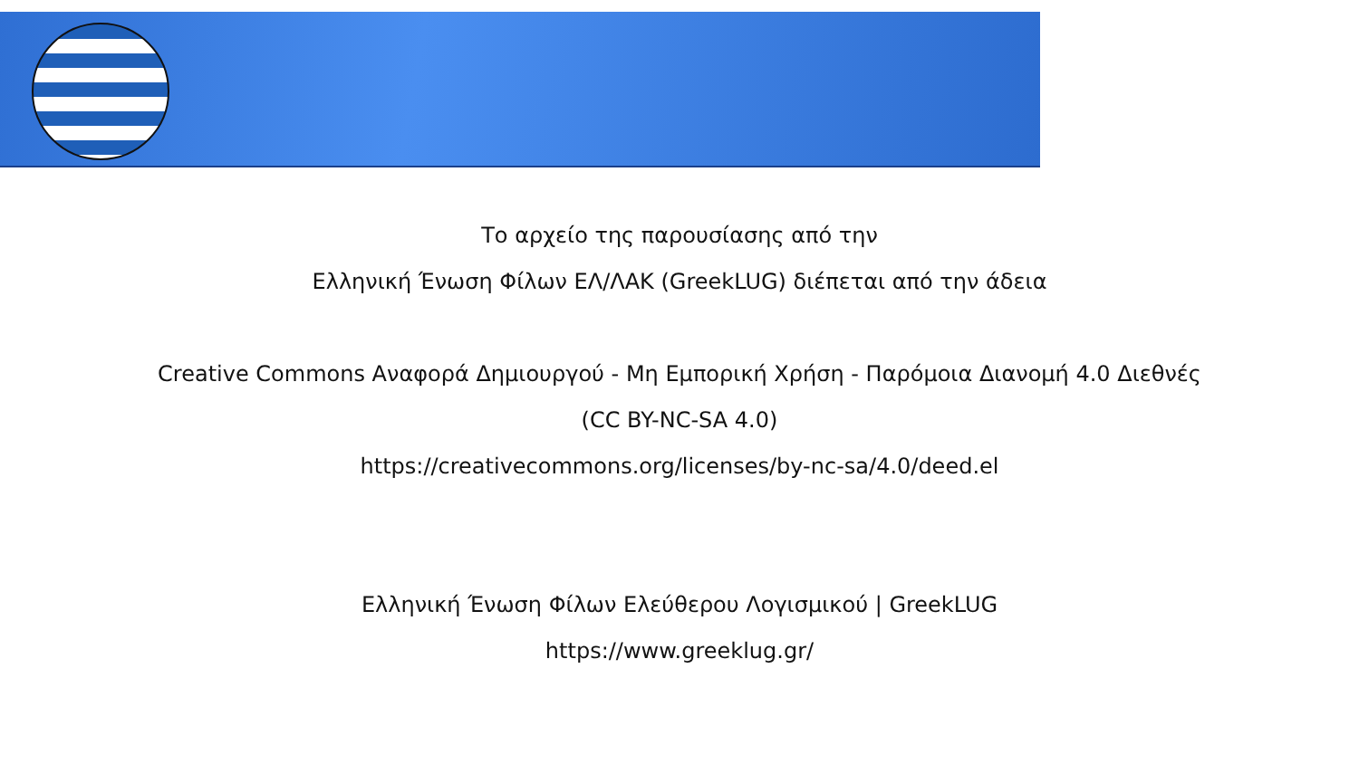Το αρχείο της παρουσίασης από την
Ελληνική Ένωση Φίλων ΕΛ/ΛΑΚ (GreekLUG) διέπεται από την άδεια
Creative Commons Αναφορά Δημιουργού - Μη Εμπορική Χρήση - Παρόμοια Διανομή 4.0 Διεθνές
(CC BY-NC-SA 4.0)
https://creativecommons.org/licenses/by-nc-sa/4.0/deed.el
Ελληνική Ένωση Φίλων Ελεύθερου Λογισμικού | GreekLUG
https://www.greeklug.gr/